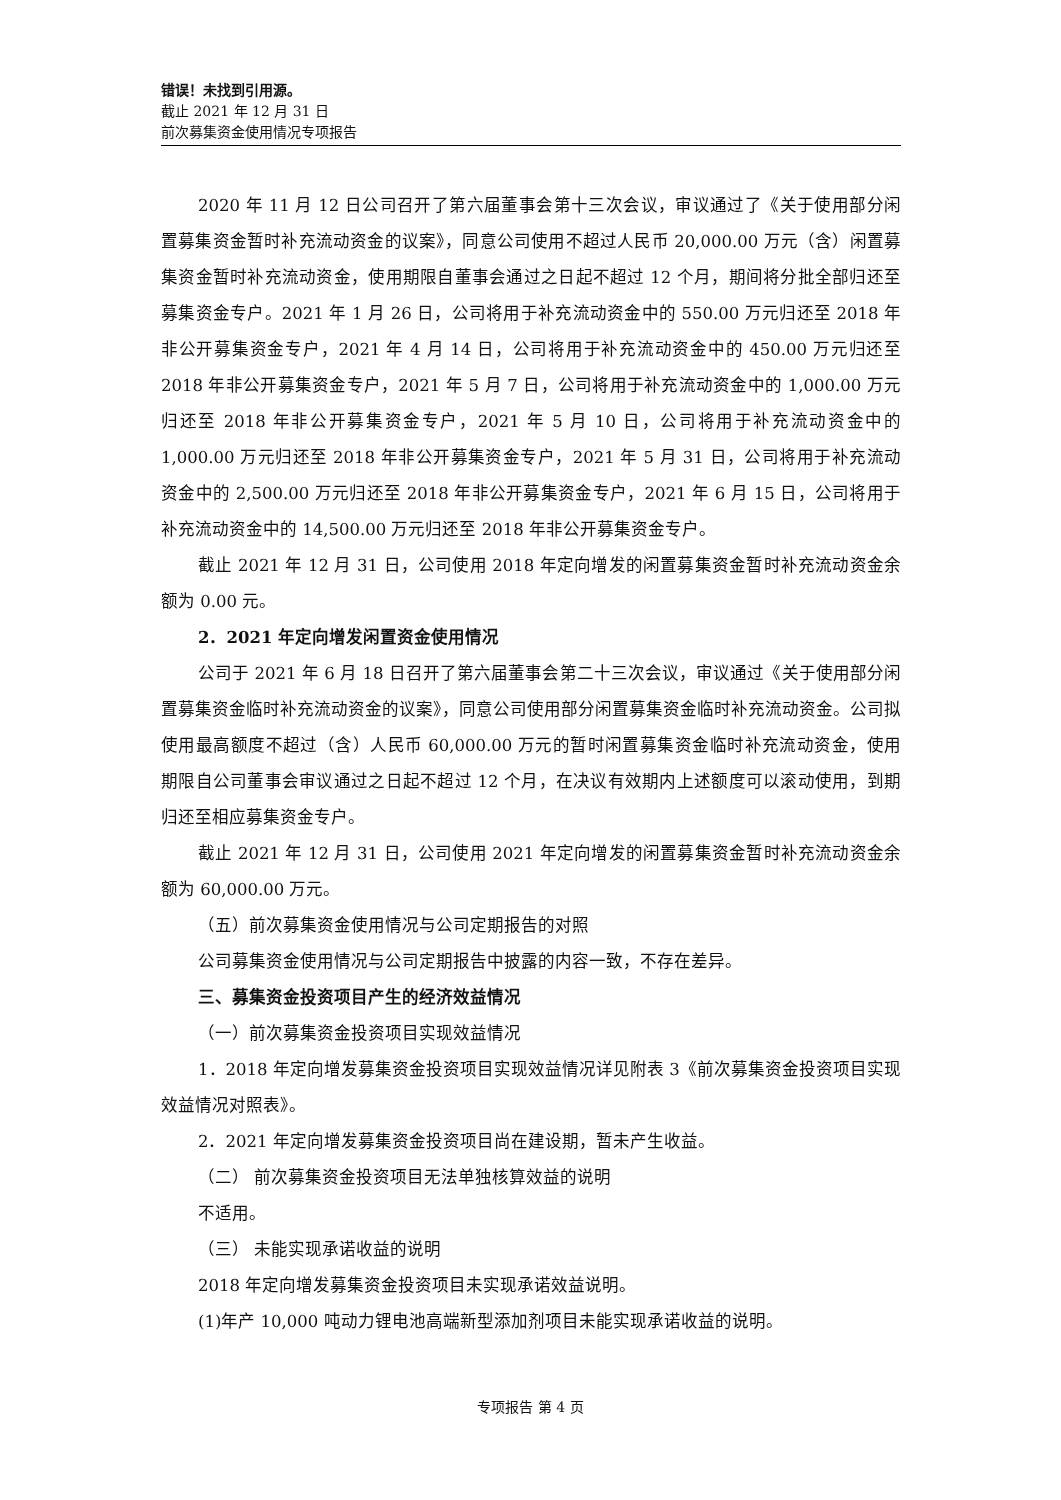错误！未找到引用源。
截止 2021 年 12 月 31 日
前次募集资金使用情况专项报告
2020 年 11 月 12 日公司召开了第六届董事会第十三次会议，审议通过了《关于使用部分闲置募集资金暂时补充流动资金的议案》，同意公司使用不超过人民币 20,000.00 万元（含）闲置募集资金暂时补充流动资金，使用期限自董事会通过之日起不超过 12 个月，期间将分批全部归还至募集资金专户。2021 年 1 月 26 日，公司将用于补充流动资金中的 550.00 万元归还至 2018 年非公开募集资金专户，2021 年 4 月 14 日，公司将用于补充流动资金中的 450.00 万元归还至 2018 年非公开募集资金专户，2021 年 5 月 7 日，公司将用于补充流动资金中的 1,000.00 万元归还至 2018 年非公开募集资金专户，2021 年 5 月 10 日，公司将用于补充流动资金中的 1,000.00 万元归还至 2018 年非公开募集资金专户，2021 年 5 月 31 日，公司将用于补充流动资金中的 2,500.00 万元归还至 2018 年非公开募集资金专户，2021 年 6 月 15 日，公司将用于补充流动资金中的 14,500.00 万元归还至 2018 年非公开募集资金专户。
截止 2021 年 12 月 31 日，公司使用 2018 年定向增发的闲置募集资金暂时补充流动资金余额为 0.00 元。
2．2021 年定向增发闲置资金使用情况
公司于 2021 年 6 月 18 日召开了第六届董事会第二十三次会议，审议通过《关于使用部分闲置募集资金临时补充流动资金的议案》，同意公司使用部分闲置募集资金临时补充流动资金。公司拟使用最高额度不超过（含）人民币 60,000.00 万元的暂时闲置募集资金临时补充流动资金，使用期限自公司董事会审议通过之日起不超过 12 个月，在决议有效期内上述额度可以滚动使用，到期归还至相应募集资金专户。
截止 2021 年 12 月 31 日，公司使用 2021 年定向增发的闲置募集资金暂时补充流动资金余额为 60,000.00 万元。
（五）前次募集资金使用情况与公司定期报告的对照
公司募集资金使用情况与公司定期报告中披露的内容一致，不存在差异。
三、募集资金投资项目产生的经济效益情况
（一）前次募集资金投资项目实现效益情况
1．2018 年定向增发募集资金投资项目实现效益情况详见附表 3《前次募集资金投资项目实现效益情况对照表》。
2．2021 年定向增发募集资金投资项目尚在建设期，暂未产生收益。
（二） 前次募集资金投资项目无法单独核算效益的说明
不适用。
（三） 未能实现承诺收益的说明
2018 年定向增发募集资金投资项目未实现承诺效益说明。
(1)年产 10,000 吨动力锂电池高端新型添加剂项目未能实现承诺收益的说明。
专项报告 第 4 页